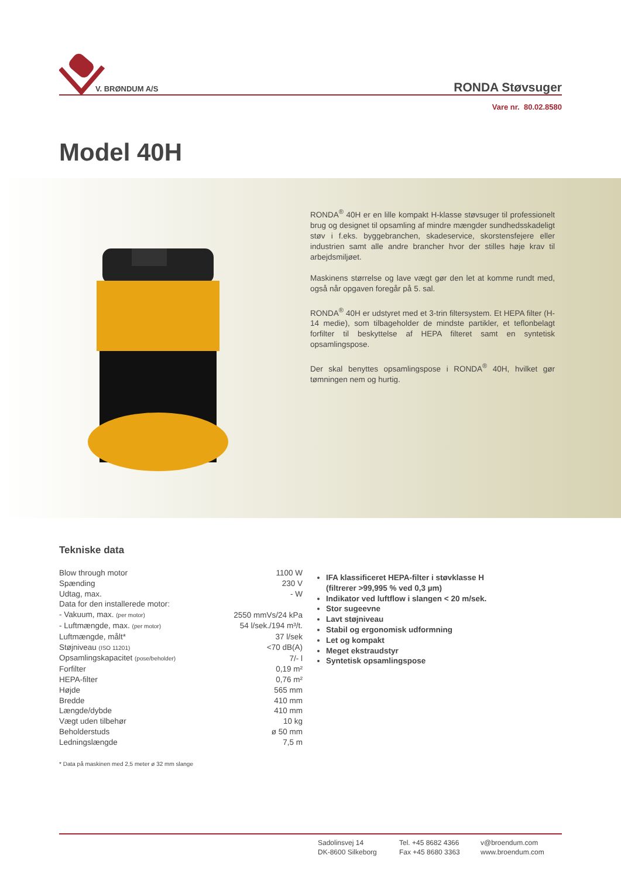V. BRØNDUM A/S
RONDA Støvsuger
Vare nr. 80.02.8580
Model 40H
RONDA<sup>®</sup> 40H er en lille kompakt H-klasse støvsuger til professionelt brug og designet til opsamling af mindre mængder sundhedsskadeligt støv i f.eks. byggebranchen, skadeservice, skorstensfejere eller industrien samt alle andre brancher hvor der stilles høje krav til arbejdsmiljøet.
Maskinens størrelse og lave vægt gør den let at komme rundt med, også når opgaven foregår på 5. sal.
RONDA<sup>®</sup> 40H er udstyret med et 3-trin filtersystem. Et HEPA filter (H-14 medie), som tilbageholder de mindste partikler, et teflonbelagt forfilter til beskyttelse af HEPA filteret samt en syntetisk opsamlingspose.
Der skal benyttes opsamlingspose i RONDA<sup>®</sup> 40H, hvilket gør tømningen nem og hurtig.
Tekniske data
| Blow through motor | 1100 W |
| Spænding | 230 V |
| Udtag, max. | - W |
| Data for den installerede motor: | |
| - Vakuum, max. (per motor) | 2550 mmVs/24 kPa |
| - Luftmængde, max. (per motor) | 54 l/sek./194 m³/t. |
| Luftmængde, målt* | 37 l/sek |
| Støjniveau (ISO 11201) | <70 dB(A) |
| Opsamlingskapacitet (pose/beholder) | 7/- l |
| Forfilter | 0,19 m² |
| HEPA-filter | 0,76 m² |
| Højde | 565 mm |
| Bredde | 410 mm |
| Længde/dybde | 410 mm |
| Vægt uden tilbehør | 10 kg |
| Beholderstuds | ø 50 mm |
| Ledningslængde | 7,5 m |
* Data på maskinen med 2,5 meter ø 32 mm slange
IFA klassificeret HEPA-filter i støvklasse H
(filtrerer >99,995 % ved 0,3 µm)
Indikator ved luftflow i slangen < 20 m/sek.
Stor sugeevne
Lavt støjniveau
Stabil og ergonomisk udformning
Let og kompakt
Meget ekstraudstyr
Syntetisk opsamlingspose
Sadolinsvej 14
DK-8600 Silkeborg
Tel. +45 8682 4366
Fax +45 8680 3363
v@broendum.com
www.broendum.com